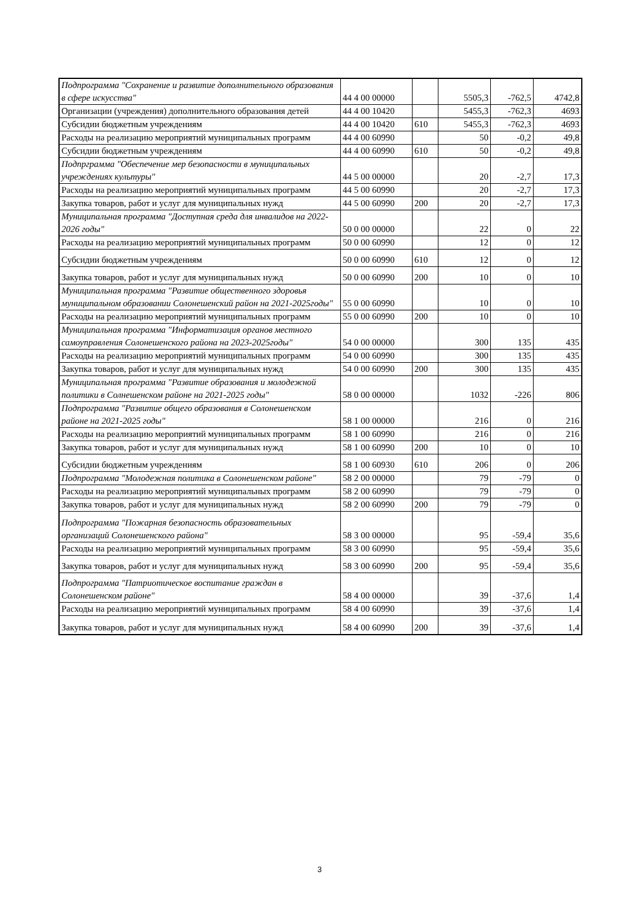| Подпрограмма "Сохранение и развитие дополнительного образования в сфере искусства" | 44 4 00 00000 | | 5505,3 | -762,5 | 4742,8 |
| Организации (учреждения) дополнительного образования детей | 44 4 00 10420 | | 5455,3 | -762,3 | 4693 |
| Субсидии бюджетным учреждениям | 44 4 00 10420 | 610 | 5455,3 | -762,3 | 4693 |
| Расходы на реализацию мероприятий муниципальных программ | 44 4 00 60990 | | 50 | -0,2 | 49,8 |
| Субсидии бюджетным учреждениям | 44 4 00 60990 | 610 | 50 | -0,2 | 49,8 |
| Подпрграмма "Обеспечение мер безопасности в муниципальных учреждениях культуры" | 44 5 00 00000 | | 20 | -2,7 | 17,3 |
| Расходы на реализацию мероприятий муниципальных программ | 44 5 00 60990 | | 20 | -2,7 | 17,3 |
| Закупка товаров, работ и услуг для муниципальных нужд | 44 5 00 60990 | 200 | 20 | -2,7 | 17,3 |
| Муниципальная программа "Доступная среда для инвалидов на 2022- 2026 годы" | 50 0 00 00000 | | 22 | 0 | 22 |
| Расходы на реализацию мероприятий муниципальных программ | 50 0 00 60990 | | 12 | 0 | 12 |
| Субсидии бюджетным учреждениям | 50 0 00 60990 | 610 | 12 | 0 | 12 |
| Закупка товаров, работ и услуг для муниципальных нужд | 50 0 00 60990 | 200 | 10 | 0 | 10 |
| Муниципальная программа "Развитие общественного здоровья муниципальном образовании Солонешенский район на 2021-2025годы" | 55 0 00 60990 | | 10 | 0 | 10 |
| Расходы на реализацию мероприятий муниципальных программ | 55 0 00 60990 | 200 | 10 | 0 | 10 |
| Муниципальная программа "Информатизация органов местного самоуправления Солонешенского района на 2023-2025годы" | 54 0 00 00000 | | 300 | 135 | 435 |
| Расходы на реализацию мероприятий муниципальных программ | 54 0 00 60990 | | 300 | 135 | 435 |
| Закупка товаров, работ и услуг для муниципальных нужд | 54 0 00 60990 | 200 | 300 | 135 | 435 |
| Муниципальная программа "Развитие образования и молодежной политики в Солнешенском районе на 2021-2025 годы" | 58 0 00 00000 | | 1032 | -226 | 806 |
| Подпрограмма "Развитие общего образования в Солонешенском районе на 2021-2025 годы" | 58 1 00 00000 | | 216 | 0 | 216 |
| Расходы на реализацию мероприятий муниципальных программ | 58 1 00 60990 | | 216 | 0 | 216 |
| Закупка товаров, работ и услуг для муниципальных нужд | 58 1 00 60990 | 200 | 10 | 0 | 10 |
| Субсидии бюджетным учреждениям | 58 1 00 60930 | 610 | 206 | 0 | 206 |
| Подпрограмма "Молодежная политика в Солонешенском районе" | 58 2 00 00000 | | 79 | -79 | 0 |
| Расходы на реализацию мероприятий муниципальных программ | 58 2 00 60990 | | 79 | -79 | 0 |
| Закупка товаров, работ и услуг для муниципальных нужд | 58 2 00 60990 | 200 | 79 | -79 | 0 |
| Подпрограмма "Пожарная безопасность образовательных организаций Солонешенского района" | 58 3 00 00000 | | 95 | -59,4 | 35,6 |
| Расходы на реализацию мероприятий муниципальных программ | 58 3 00 60990 | | 95 | -59,4 | 35,6 |
| Закупка товаров, работ и услуг для муниципальных нужд | 58 3 00 60990 | 200 | 95 | -59,4 | 35,6 |
| Подпрограмма "Патриотическое воспитание граждан в Солонешенском районе" | 58 4 00 00000 | | 39 | -37,6 | 1,4 |
| Расходы на реализацию мероприятий муниципальных программ | 58 4 00 60990 | | 39 | -37,6 | 1,4 |
| Закупка товаров, работ и услуг для муниципальных нужд | 58 4 00 60990 | 200 | 39 | -37,6 | 1,4 |
3